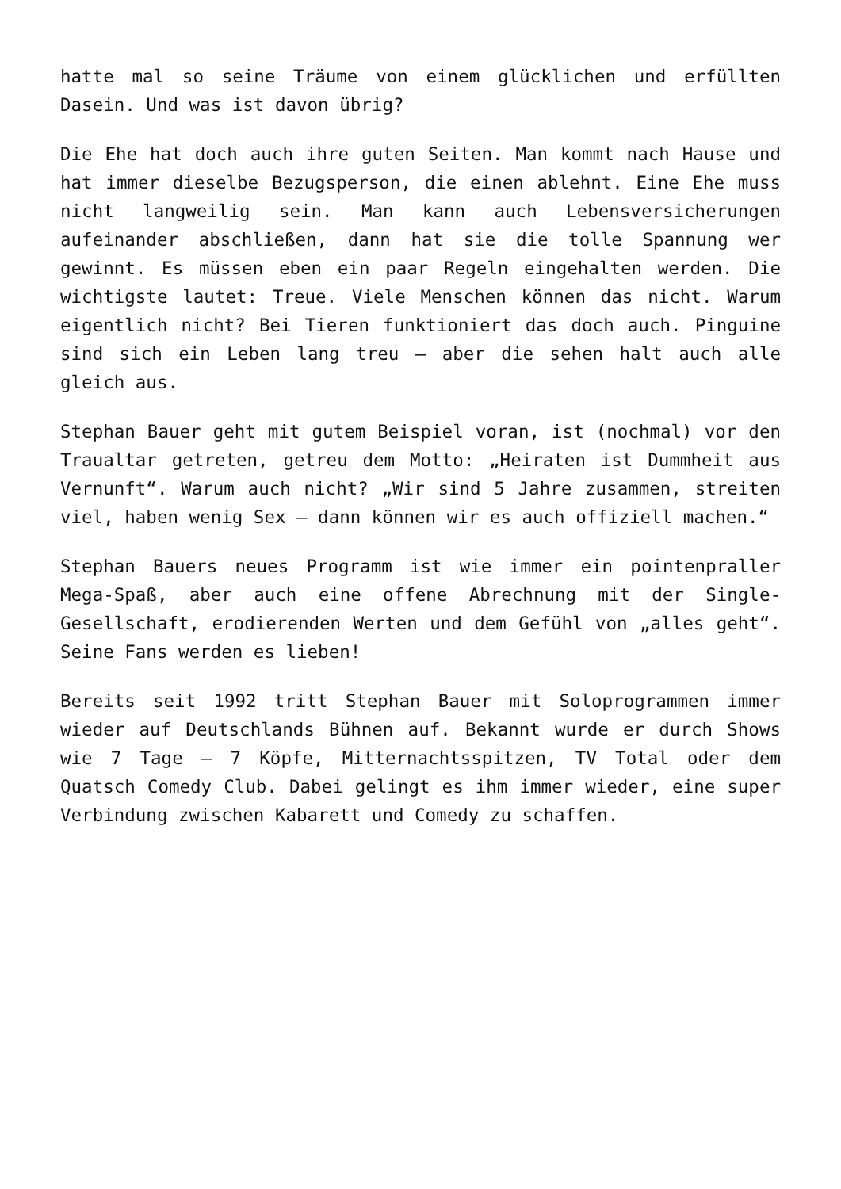hatte mal so seine Träume von einem glücklichen und erfüllten Dasein. Und was ist davon übrig?
Die Ehe hat doch auch ihre guten Seiten. Man kommt nach Hause und hat immer dieselbe Bezugsperson, die einen ablehnt. Eine Ehe muss nicht langweilig sein. Man kann auch Lebensversicherungen aufeinander abschließen, dann hat sie die tolle Spannung wer gewinnt. Es müssen eben ein paar Regeln eingehalten werden. Die wichtigste lautet: Treue. Viele Menschen können das nicht. Warum eigentlich nicht? Bei Tieren funktioniert das doch auch. Pinguine sind sich ein Leben lang treu – aber die sehen halt auch alle gleich aus.
Stephan Bauer geht mit gutem Beispiel voran, ist (nochmal) vor den Traualtar getreten, getreu dem Motto: „Heiraten ist Dummheit aus Vernunft“. Warum auch nicht? „Wir sind 5 Jahre zusammen, streiten viel, haben wenig Sex – dann können wir es auch offiziell machen.“
Stephan Bauers neues Programm ist wie immer ein pointenpraller Mega-Spaß, aber auch eine offene Abrechnung mit der Single-Gesellschaft, erodierenden Werten und dem Gefühl von „alles geht“. Seine Fans werden es lieben!
Bereits seit 1992 tritt Stephan Bauer mit Soloprogrammen immer wieder auf Deutschlands Bühnen auf. Bekannt wurde er durch Shows wie 7 Tage – 7 Köpfe, Mitternachtsspitzen, TV Total oder dem Quatsch Comedy Club. Dabei gelingt es ihm immer wieder, eine super Verbindung zwischen Kabarett und Comedy zu schaffen.